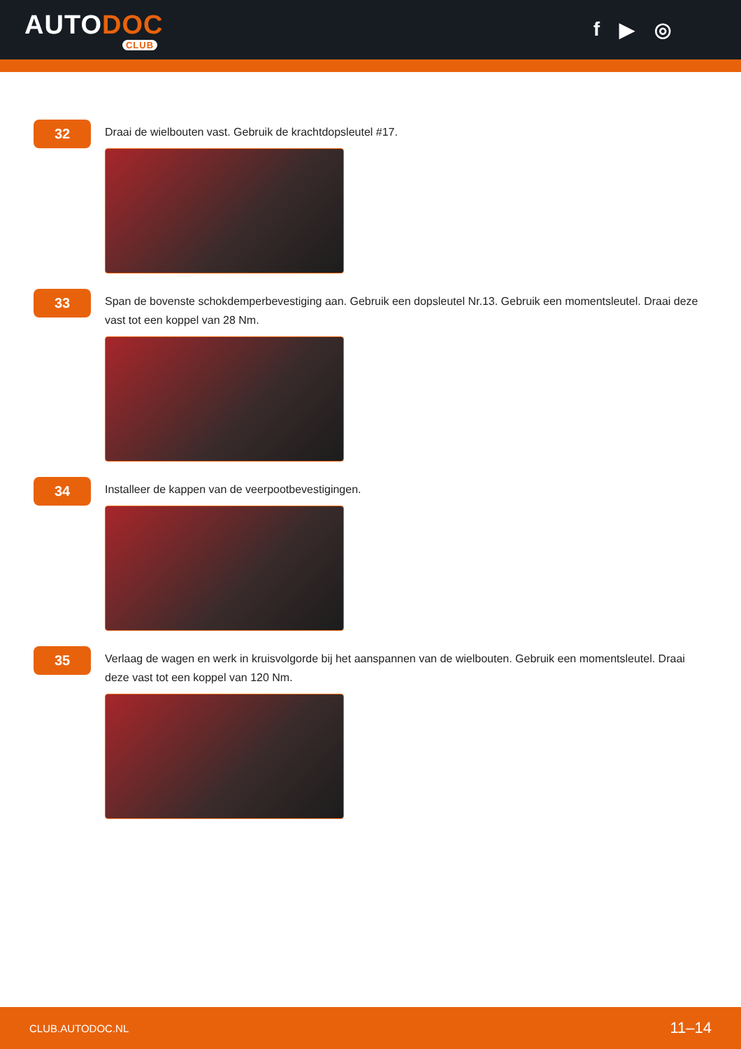AUTODOC
CLUB
f ▶ ◎
32
Draai de wielbouten vast. Gebruik de krachtdopsleutel #17.
33
Span de bovenste schokdemperbevestiging aan. Gebruik een dopsleutel Nr.13. Gebruik een momentsleutel. Draai deze vast tot een koppel van 28 Nm.
34
Installeer de kappen van de veerpootbevestigingen.
35
Verlaag de wagen en werk in kruisvolgorde bij het aanspannen van de wielbouten. Gebruik een momentsleutel. Draai deze vast tot een koppel van 120 Nm.
CLUB.AUTODOC.NL 11–14